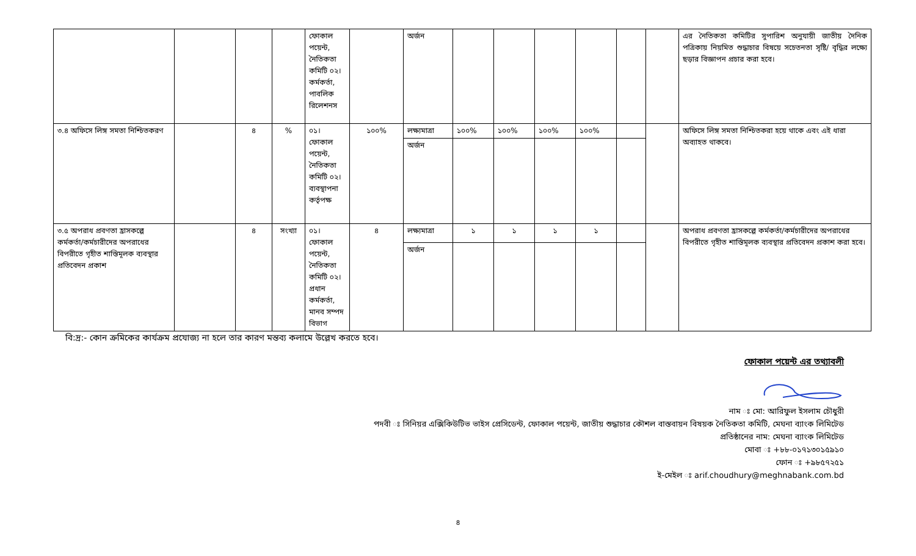| | | | | ফোকাল পয়েন্ট, নৈতিকতা কমিটি ০২। কর্মকর্তা, পাবলিক রিলেশনস | | অর্জন | | | | | | | এর নৈতিকতা কমিটির সুপারিশ অনুযায়ী জাতীয় দৈনিক পত্রিকায় নিয়মিত শুদ্ধাচার বিষয়ে সচেতনতা সৃষ্টি/ বৃদ্ধির লক্ষ্যে ছড়ার বিজ্ঞাপন প্রচার করা হবে। |
| ৩.৪ অফিসে লিঙ্গ সমতা নিশ্চিতকরণ | | ৪ | % | ০১। ফোকাল পয়েন্ট, নৈতিকতা কমিটি ০২। ব্যবস্থাপনা কর্তৃপক্ষ | ১০০% | লক্ষ্যমাত্রা | ১০০% | ১০০% | ১০০% | ১০০% | | | অফিসে লিঙ্গ সমতা নিশ্চিতকরা হয়ে থাকে এবং এই ধারা অব্যাহত থাকবে। |
| | | | | | | অর্জন | | | | | | | |
| ৩.৫ অপরাধ প্রবণতা হ্রাসকল্পে কর্মকর্তা/কর্মচারীদের অপরাধের বিপরীতে গৃহীত শাস্তিমূলক ব্যবস্থার প্রতিবেদন প্রকাশ | | ৪ | সংখ্যা | ০১। ফোকাল পয়েন্ট, নৈতিকতা কমিটি ০২। প্রধান কর্মকর্তা, মানব সম্পদ বিভাগ | ৪ | লক্ষ্যমাত্রা | ১ | ১ | ১ | ১ | | | অপরাধ প্রবণতা হ্রাসকল্পে কর্মকর্তা/কর্মচারীদের অপরাধের বিপরীতে গৃহীত শাস্তিমূলক ব্যবস্থার প্রতিবেদন প্রকাশ করা হবে। |
| | | | | | | অর্জন | | | | | | | |
বি:দ্র:- কোন ক্রমিকের কার্যক্রম প্রযোজ্য না হলে তার কারণ মন্তব্য কলামে উল্লেখ করতে হবে।
ফোকাল পয়েন্ট এর তথ্যাবলী
নাম ঃ মো: আরিফুল ইসলাম চৌধুরী
পদবী ঃ সিনিয়র এক্সিকিউটিভ ভাইস প্রেসিডেন্ট, ফোকাল পয়েন্ট, জাতীয় শুদ্ধাচার কৌশল বাস্তবায়ন বিষয়ক নৈতিকতা কমিটি, মেঘনা ব্যাংক লিমিটেড
প্রতিষ্ঠানের নাম: মেঘনা ব্যাংক লিমিটেড
মোবা ঃ +৮৮-০১৭১৩০১৫৯১০
ফোন ঃ +৯৮৫৭২৫১
ই-মেইল ঃ arif.choudhury@meghnabank.com.bd
৪